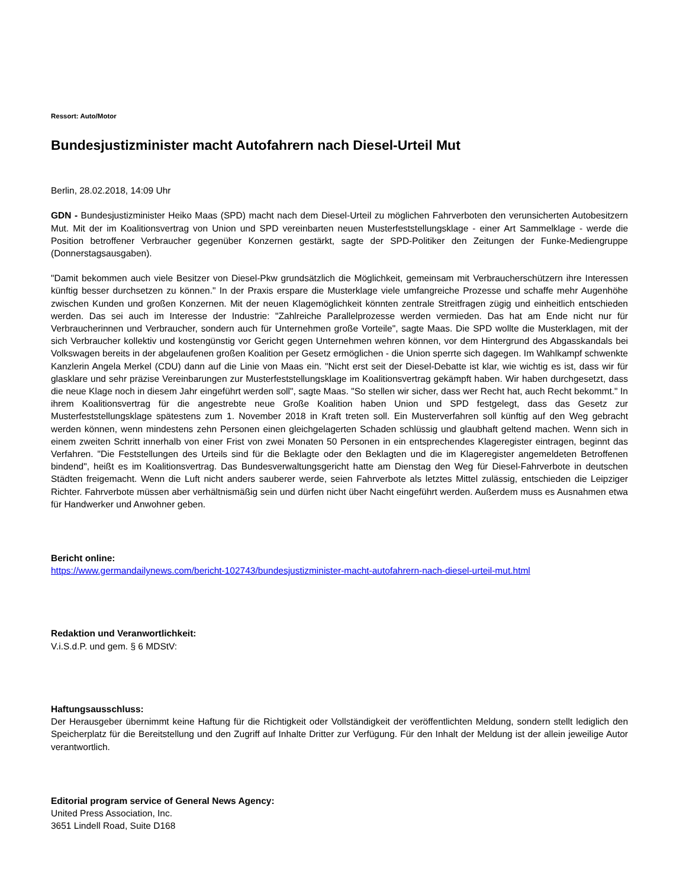Ressort: Auto/Motor
Bundesjustizminister macht Autofahrern nach Diesel-Urteil Mut
Berlin, 28.02.2018, 14:09 Uhr
GDN - Bundesjustizminister Heiko Maas (SPD) macht nach dem Diesel-Urteil zu möglichen Fahrverboten den verunsicherten Autobesitzern Mut. Mit der im Koalitionsvertrag von Union und SPD vereinbarten neuen Musterfeststellungsklage - einer Art Sammelklage - werde die Position betroffener Verbraucher gegenüber Konzernen gestärkt, sagte der SPD-Politiker den Zeitungen der Funke-Mediengruppe (Donnerstagsausgaben).
"Damit bekommen auch viele Besitzer von Diesel-Pkw grundsätzlich die Möglichkeit, gemeinsam mit Verbraucherschützern ihre Interessen künftig besser durchsetzen zu können." In der Praxis erspare die Musterklage viele umfangreiche Prozesse und schaffe mehr Augenhöhe zwischen Kunden und großen Konzernen. Mit der neuen Klagemöglichkeit könnten zentrale Streitfragen zügig und einheitlich entschieden werden. Das sei auch im Interesse der Industrie: "Zahlreiche Parallelprozesse werden vermieden. Das hat am Ende nicht nur für Verbraucherinnen und Verbraucher, sondern auch für Unternehmen große Vorteile", sagte Maas. Die SPD wollte die Musterklagen, mit der sich Verbraucher kollektiv und kostengünstig vor Gericht gegen Unternehmen wehren können, vor dem Hintergrund des Abgasskandals bei Volkswagen bereits in der abgelaufenen großen Koalition per Gesetz ermöglichen - die Union sperrte sich dagegen. Im Wahlkampf schwenkte Kanzlerin Angela Merkel (CDU) dann auf die Linie von Maas ein. "Nicht erst seit der Diesel-Debatte ist klar, wie wichtig es ist, dass wir für glasklare und sehr präzise Vereinbarungen zur Musterfeststellungsklage im Koalitionsvertrag gekämpft haben. Wir haben durchgesetzt, dass die neue Klage noch in diesem Jahr eingeführt werden soll", sagte Maas. "So stellen wir sicher, dass wer Recht hat, auch Recht bekommt." In ihrem Koalitionsvertrag für die angestrebte neue Große Koalition haben Union und SPD festgelegt, dass das Gesetz zur Musterfeststellungsklage spätestens zum 1. November 2018 in Kraft treten soll. Ein Musterverfahren soll künftig auf den Weg gebracht werden können, wenn mindestens zehn Personen einen gleichgelagerten Schaden schlüssig und glaubhaft geltend machen. Wenn sich in einem zweiten Schritt innerhalb von einer Frist von zwei Monaten 50 Personen in ein entsprechendes Klageregister eintragen, beginnt das Verfahren. "Die Feststellungen des Urteils sind für die Beklagte oder den Beklagten und die im Klageregister angemeldeten Betroffenen bindend", heißt es im Koalitionsvertrag. Das Bundesverwaltungsgericht hatte am Dienstag den Weg für Diesel-Fahrverbote in deutschen Städten freigemacht. Wenn die Luft nicht anders sauberer werde, seien Fahrverbote als letztes Mittel zulässig, entschieden die Leipziger Richter. Fahrverbote müssen aber verhältnismäßig sein und dürfen nicht über Nacht eingeführt werden. Außerdem muss es Ausnahmen etwa für Handwerker und Anwohner geben.
Bericht online:
https://www.germandailynews.com/bericht-102743/bundesjustizminister-macht-autofahrern-nach-diesel-urteil-mut.html
Redaktion und Veranwortlichkeit:
V.i.S.d.P. und gem. § 6 MDStV:
Haftungsausschluss:
Der Herausgeber übernimmt keine Haftung für die Richtigkeit oder Vollständigkeit der veröffentlichten Meldung, sondern stellt lediglich den Speicherplatz für die Bereitstellung und den Zugriff auf Inhalte Dritter zur Verfügung. Für den Inhalt der Meldung ist der allein jeweilige Autor verantwortlich.
Editorial program service of General News Agency:
United Press Association, Inc.
3651 Lindell Road, Suite D168